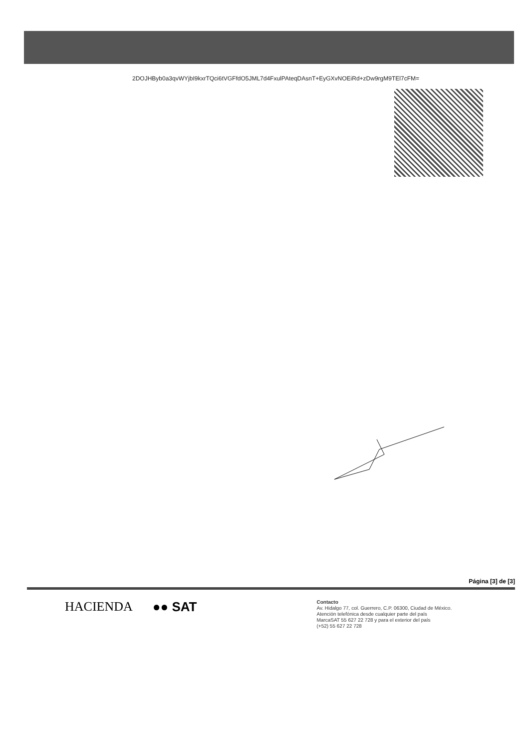2DOJHByb0a3qvWYjbI9kxrTQci6tVGFfdO5JML7d4FxulPAteqDAsnT+EyGXvNOEiRd+zDw9rgM9TEl7cFM=
Página [3] de [3]
HACIENDA ●● SAT
Contacto
Av. Hidalgo 77, col. Guerrero, C.P. 06300, Ciudad de México.
Atención telefónica desde cualquier parte del país
MarcaSAT 55 627 22 728 y para el exterior del país
(+52) 55 627 22 728